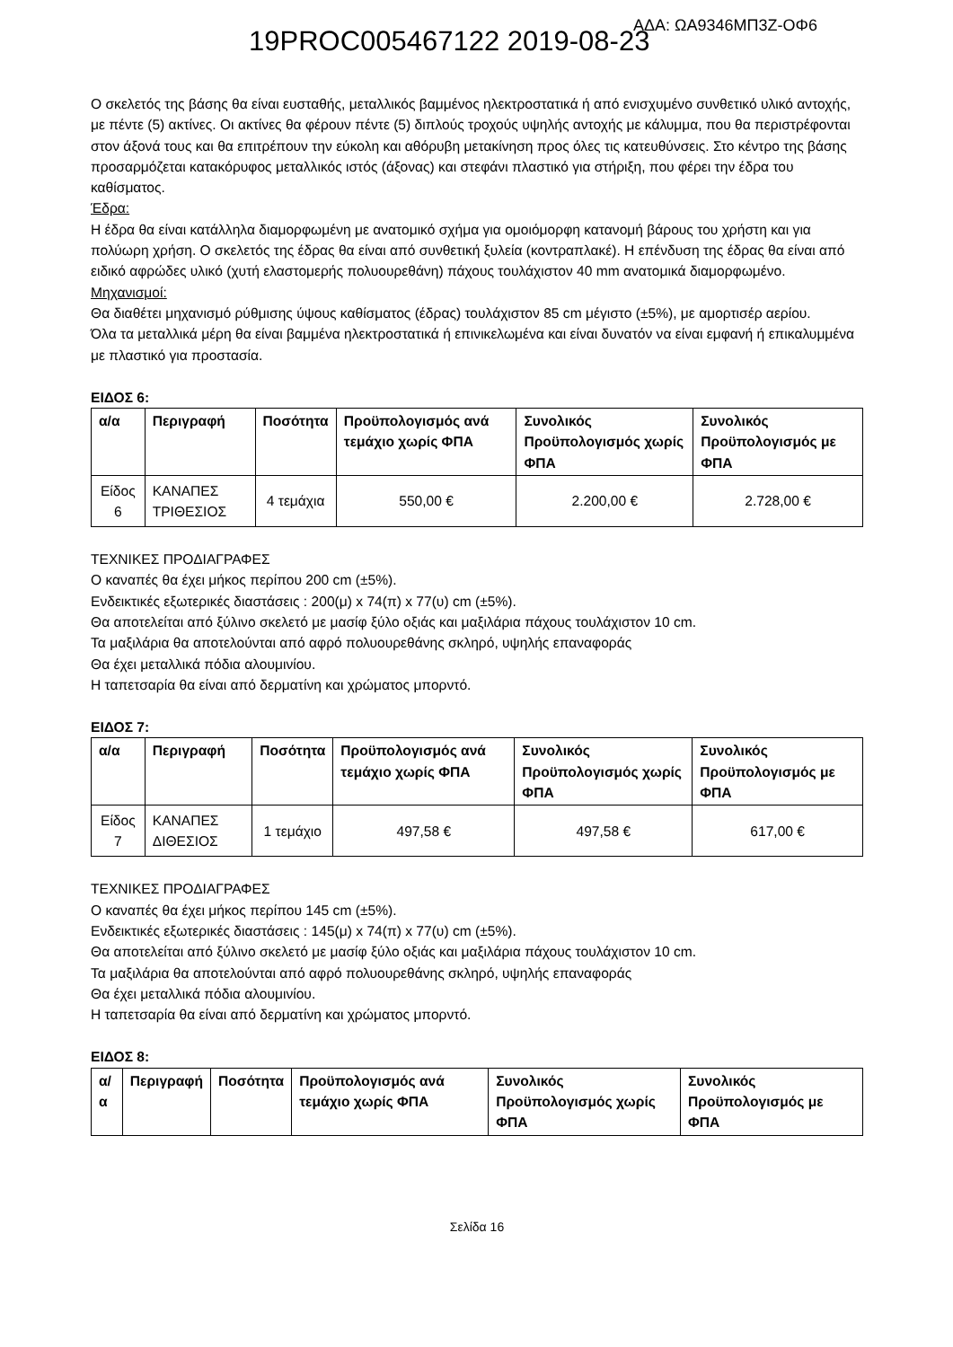19PROC005467122 2019-08-23 ΑΔΑ: ΩΑ9346ΜΠ3Ζ-ΟΦ6
Ο σκελετός της βάσης θα είναι ευσταθής, μεταλλικός βαμμένος ηλεκτροστατικά ή από ενισχυμένο συνθετικό υλικό αντοχής, με πέντε (5) ακτίνες. Οι ακτίνες θα φέρουν πέντε (5) διπλούς τροχούς υψηλής αντοχής με κάλυμμα, που θα περιστρέφονται στον άξονά τους και θα επιτρέπουν την εύκολη και αθόρυβη μετακίνηση προς όλες τις κατευθύνσεις. Στο κέντρο της βάσης προσαρμόζεται κατακόρυφος μεταλλικός ιστός (άξονας) και στεφάνι πλαστικό για στήριξη, που φέρει την έδρα του καθίσματος.
Έδρα:
Η έδρα θα είναι κατάλληλα διαμορφωμένη με ανατομικό σχήμα για ομοιόμορφη κατανομή βάρους του χρήστη και για πολύωρη χρήση. Ο σκελετός της έδρας θα είναι από συνθετική ξυλεία (κοντραπλακέ). Η επένδυση της έδρας θα είναι από ειδικό αφρώδες υλικό (χυτή ελαστομερής πολυουρεθάνη) πάχους τουλάχιστον 40 mm ανατομικά διαμορφωμένο.
Μηχανισμοί:
Θα διαθέτει μηχανισμό ρύθμισης ύψους καθίσματος (έδρας) τουλάχιστον 85 cm μέγιστο (±5%), με αμορτισέρ αερίου.
Όλα τα μεταλλικά μέρη θα είναι βαμμένα ηλεκτροστατικά ή επινικελωμένα και είναι δυνατόν να είναι εμφανή ή επικαλυμμένα με πλαστικό για προστασία.
ΕΙΔΟΣ 6:
| α/α | Περιγραφή | Ποσότητα | Προϋπολογισμός ανά τεμάχιο χωρίς ΦΠΑ | Συνολικός Προϋπολογισμός χωρίς ΦΠΑ | Συνολικός Προϋπολογισμός με ΦΠΑ |
| --- | --- | --- | --- | --- | --- |
| Είδος 6 | ΚΑΝΑΠΕΣ ΤΡΙΘΕΣΙΟΣ | 4 τεμάχια | 550,00 € | 2.200,00 € | 2.728,00 € |
ΤΕΧΝΙΚΕΣ ΠΡΟΔΙΑΓΡΑΦΕΣ
Ο καναπές θα έχει μήκος περίπου 200 cm (±5%).
Ενδεικτικές εξωτερικές διαστάσεις : 200(μ) x 74(π) x 77(υ) cm (±5%).
Θα αποτελείται από ξύλινο σκελετό με μασίφ ξύλο οξιάς και μαξιλάρια πάχους τουλάχιστον 10 cm.
Τα μαξιλάρια θα αποτελούνται από αφρό πολυουρεθάνης σκληρό, υψηλής επαναφοράς
Θα έχει μεταλλικά πόδια αλουμινίου.
Η ταπετσαρία θα είναι από δερματίνη και χρώματος μπορντό.
ΕΙΔΟΣ 7:
| α/α | Περιγραφή | Ποσότητα | Προϋπολογισμός ανά τεμάχιο χωρίς ΦΠΑ | Συνολικός Προϋπολογισμός χωρίς ΦΠΑ | Συνολικός Προϋπολογισμός με ΦΠΑ |
| --- | --- | --- | --- | --- | --- |
| Είδος 7 | ΚΑΝΑΠΕΣ ΔΙΘΕΣΙΟΣ | 1 τεμάχιο | 497,58 € | 497,58 € | 617,00 € |
ΤΕΧΝΙΚΕΣ ΠΡΟΔΙΑΓΡΑΦΕΣ
Ο καναπές θα έχει μήκος περίπου 145 cm (±5%).
Ενδεικτικές εξωτερικές διαστάσεις : 145(μ) x 74(π) x 77(υ) cm (±5%).
Θα αποτελείται από ξύλινο σκελετό με μασίφ ξύλο οξιάς και μαξιλάρια πάχους τουλάχιστον 10 cm.
Τα μαξιλάρια θα αποτελούνται από αφρό πολυουρεθάνης σκληρό, υψηλής επαναφοράς
Θα έχει μεταλλικά πόδια αλουμινίου.
Η ταπετσαρία θα είναι από δερματίνη και χρώματος μπορντό.
ΕΙΔΟΣ 8:
| α/α | Περιγραφή | Ποσότητα | Προϋπολογισμός ανά τεμάχιο χωρίς ΦΠΑ | Συνολικός Προϋπολογισμός χωρίς ΦΠΑ | Συνολικός Προϋπολογισμός με ΦΠΑ |
| --- | --- | --- | --- | --- | --- |
Σελίδα 16